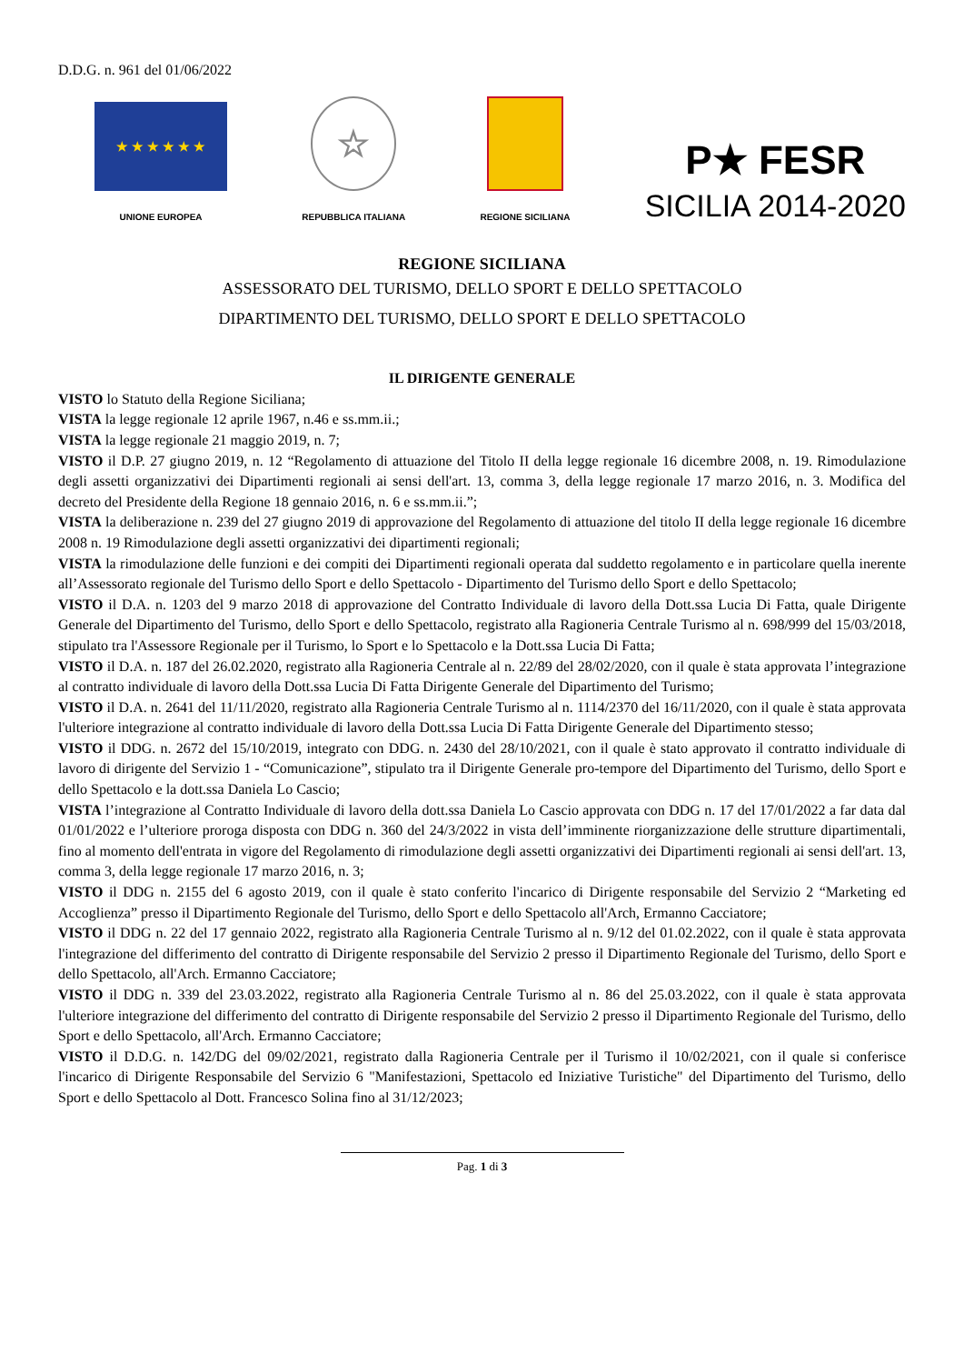D.D.G. n. 961 del 01/06/2022
★ ★ ★ ★ ★ ★
UNIONE EUROPEA
☆
REPUBBLICA ITALIANA
REGIONE SICILIANA
P★ FESR
SICILIA 2014-2020
REGIONE SICILIANA
ASSESSORATO DEL TURISMO, DELLO SPORT E DELLO SPETTACOLO
DIPARTIMENTO DEL TURISMO, DELLO SPORT E DELLO SPETTACOLO
IL DIRIGENTE GENERALE
VISTO lo Statuto della Regione Siciliana;
VISTA la legge regionale 12 aprile 1967, n.46 e ss.mm.ii.;
VISTA la legge regionale 21 maggio 2019, n. 7;
VISTO il D.P. 27 giugno 2019, n. 12 “Regolamento di attuazione del Titolo II della legge regionale 16 dicembre 2008, n. 19. Rimodulazione degli assetti organizzativi dei Dipartimenti regionali ai sensi dell'art. 13, comma 3, della legge regionale 17 marzo 2016, n. 3. Modifica del decreto del Presidente della Regione 18 gennaio 2016, n. 6 e ss.mm.ii.”;
VISTA la deliberazione n. 239 del 27 giugno 2019 di approvazione del Regolamento di attuazione del titolo II della legge regionale 16 dicembre 2008 n. 19 Rimodulazione degli assetti organizzativi dei dipartimenti regionali;
VISTA la rimodulazione delle funzioni e dei compiti dei Dipartimenti regionali operata dal suddetto regolamento e in particolare quella inerente all’Assessorato regionale del Turismo dello Sport e dello Spettacolo - Dipartimento del Turismo dello Sport e dello Spettacolo;
VISTO il D.A. n. 1203 del 9 marzo 2018 di approvazione del Contratto Individuale di lavoro della Dott.ssa Lucia Di Fatta, quale Dirigente Generale del Dipartimento del Turismo, dello Sport e dello Spettacolo, registrato alla Ragioneria Centrale Turismo al n. 698/999 del 15/03/2018, stipulato tra l'Assessore Regionale per il Turismo, lo Sport e lo Spettacolo e la Dott.ssa Lucia Di Fatta;
VISTO il D.A. n. 187 del 26.02.2020, registrato alla Ragioneria Centrale al n. 22/89 del 28/02/2020, con il quale è stata approvata l’integrazione al contratto individuale di lavoro della Dott.ssa Lucia Di Fatta Dirigente Generale del Dipartimento del Turismo;
VISTO il D.A. n. 2641 del 11/11/2020, registrato alla Ragioneria Centrale Turismo al n. 1114/2370 del 16/11/2020, con il quale è stata approvata l'ulteriore integrazione al contratto individuale di lavoro della Dott.ssa Lucia Di Fatta Dirigente Generale del Dipartimento stesso;
VISTO il DDG. n. 2672 del 15/10/2019, integrato con DDG. n. 2430 del 28/10/2021, con il quale è stato approvato il contratto individuale di lavoro di dirigente del Servizio 1 - “Comunicazione”, stipulato tra il Dirigente Generale pro-tempore del Dipartimento del Turismo, dello Sport e dello Spettacolo e la dott.ssa Daniela Lo Cascio;
VISTA l’integrazione al Contratto Individuale di lavoro della dott.ssa Daniela Lo Cascio approvata con DDG n. 17 del 17/01/2022 a far data dal 01/01/2022 e l’ulteriore proroga disposta con DDG n. 360 del 24/3/2022 in vista dell’imminente riorganizzazione delle strutture dipartimentali, fino al momento dell'entrata in vigore del Regolamento di rimodulazione degli assetti organizzativi dei Dipartimenti regionali ai sensi dell'art. 13, comma 3, della legge regionale 17 marzo 2016, n. 3;
VISTO il DDG n. 2155 del 6 agosto 2019, con il quale è stato conferito l'incarico di Dirigente responsabile del Servizio 2 “Marketing ed Accoglienza” presso il Dipartimento Regionale del Turismo, dello Sport e dello Spettacolo all'Arch, Ermanno Cacciatore;
VISTO il DDG n. 22 del 17 gennaio 2022, registrato alla Ragioneria Centrale Turismo al n. 9/12 del 01.02.2022, con il quale è stata approvata l'integrazione del differimento del contratto di Dirigente responsabile del Servizio 2 presso il Dipartimento Regionale del Turismo, dello Sport e dello Spettacolo, all'Arch. Ermanno Cacciatore;
VISTO il DDG n. 339 del 23.03.2022, registrato alla Ragioneria Centrale Turismo al n. 86 del 25.03.2022, con il quale è stata approvata l'ulteriore integrazione del differimento del contratto di Dirigente responsabile del Servizio 2 presso il Dipartimento Regionale del Turismo, dello Sport e dello Spettacolo, all'Arch. Ermanno Cacciatore;
VISTO il D.D.G. n. 142/DG del 09/02/2021, registrato dalla Ragioneria Centrale per il Turismo il 10/02/2021, con il quale si conferisce l'incarico di Dirigente Responsabile del Servizio 6 "Manifestazioni, Spettacolo ed Iniziative Turistiche" del Dipartimento del Turismo, dello Sport e dello Spettacolo al Dott. Francesco Solina fino al 31/12/2023;
Pag. 1 di 3